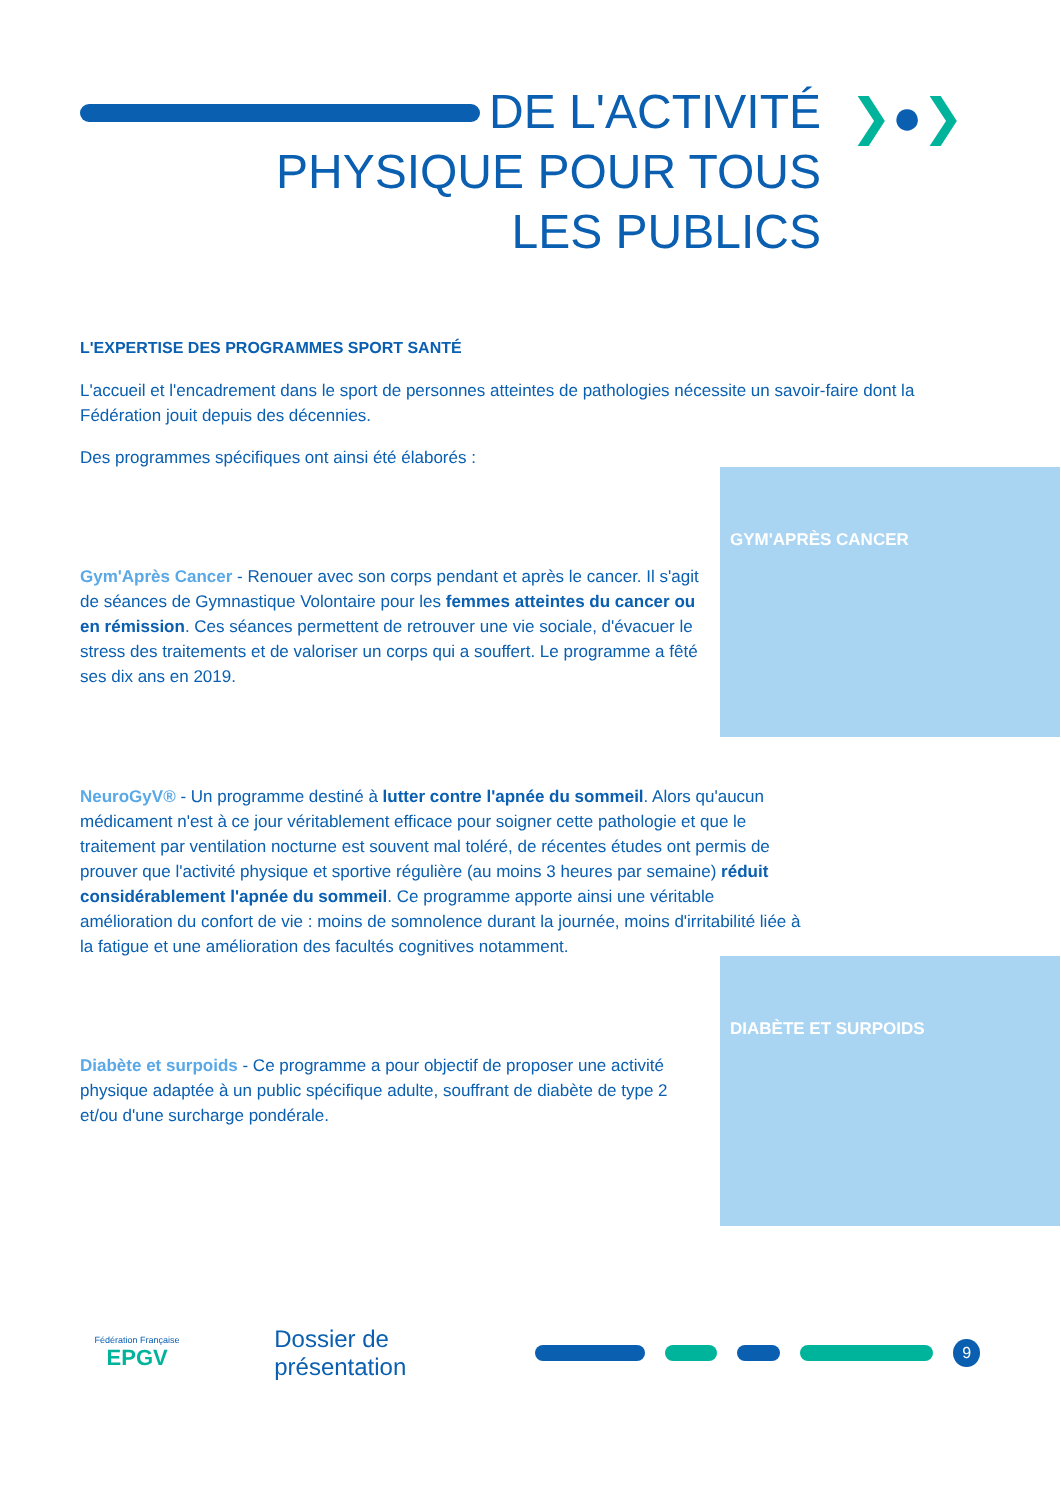DE L'ACTIVITÉ
PHYSIQUE POUR TOUS
LES PUBLICS
❯●❯
L'EXPERTISE DES PROGRAMMES SPORT SANTÉ
L'accueil et l'encadrement dans le sport de personnes atteintes de pathologies nécessite un savoir-faire dont la Fédération jouit depuis des décennies.
Des programmes spécifiques ont ainsi été élaborés :
GYM'APRÈS CANCER
Gym'Après Cancer - Renouer avec son corps pendant et après le cancer. Il s'agit de séances de Gymnastique Volontaire pour les femmes atteintes du cancer ou en rémission. Ces séances permettent de retrouver une vie sociale, d'évacuer le stress des traitements et de valoriser un corps qui a souffert. Le programme a fêté ses dix ans en 2019.
NeuroGyV® - Un programme destiné à lutter contre l'apnée du sommeil. Alors qu'aucun médicament n'est à ce jour véritablement efficace pour soigner cette pathologie et que le traitement par ventilation nocturne est souvent mal toléré, de récentes études ont permis de prouver que l'activité physique et sportive régulière (au moins 3 heures par semaine) réduit considérablement l'apnée du sommeil. Ce programme apporte ainsi une véritable amélioration du confort de vie : moins de somnolence durant la journée, moins d'irritabilité liée à la fatigue et une amélioration des facultés cognitives notamment.
DIABÈTE ET SURPOIDS
Diabète et surpoids - Ce programme a pour objectif de proposer une activité physique adaptée à un public spécifique adulte, souffrant de diabète de type 2 et/ou d'une surcharge pondérale.
Fédération Française
EPGV
Dossier de présentation
9